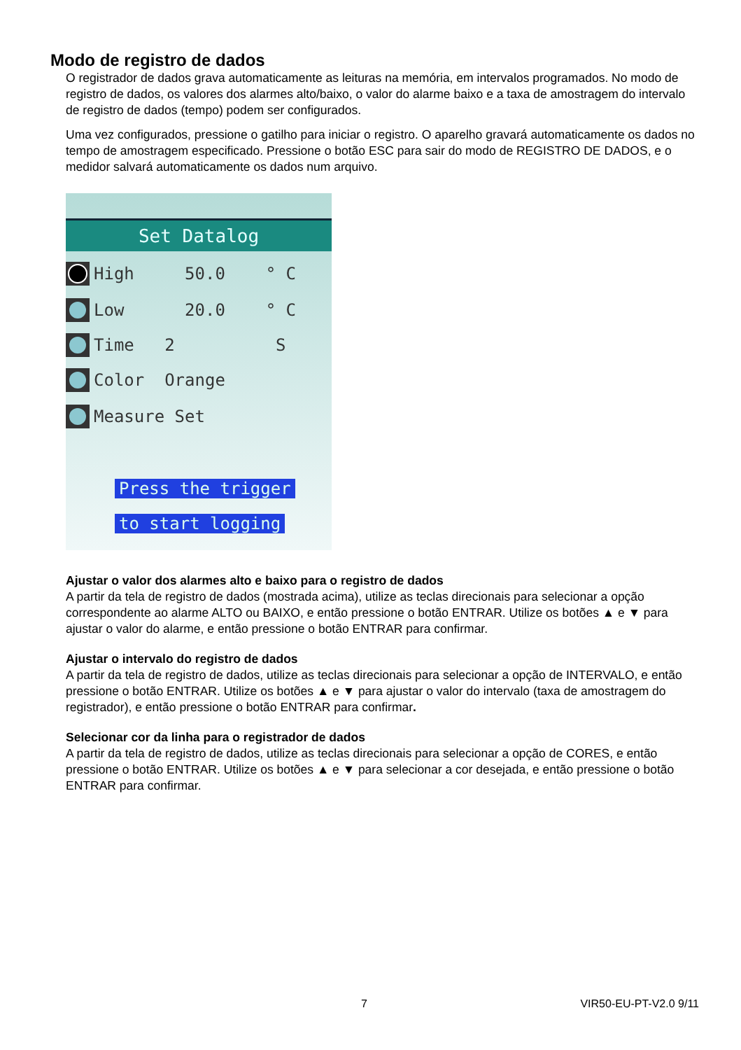Modo de registro de dados
O registrador de dados grava automaticamente as leituras na memória, em intervalos programados. No modo de registro de dados, os valores dos alarmes alto/baixo, o valor do alarme baixo e a taxa de amostragem do intervalo de registro de dados (tempo) podem ser configurados.
Uma vez configurados, pressione o gatilho para iniciar o registro. O aparelho gravará automaticamente os dados no tempo de amostragem especificado. Pressione o botão ESC para sair do modo de REGISTRO DE DADOS, e o medidor salvará automaticamente os dados num arquivo.
Set Datalog
High 50.0 ° C
Low 20.0 ° C
Time 2 S
Color Orange
Measure Set
Press the trigger
to start logging
Ajustar o valor dos alarmes alto e baixo para o registro de dados
A partir da tela de registro de dados (mostrada acima), utilize as teclas direcionais para selecionar a opção correspondente ao alarme ALTO ou BAIXO, e então pressione o botão ENTRAR. Utilize os botões ▲ e ▼ para ajustar o valor do alarme, e então pressione o botão ENTRAR para confirmar.
Ajustar o intervalo do registro de dados
A partir da tela de registro de dados, utilize as teclas direcionais para selecionar a opção de INTERVALO, e então pressione o botão ENTRAR. Utilize os botões ▲ e ▼ para ajustar o valor do intervalo (taxa de amostragem do registrador), e então pressione o botão ENTRAR para confirmar.
Selecionar cor da linha para o registrador de dados
A partir da tela de registro de dados, utilize as teclas direcionais para selecionar a opção de CORES, e então pressione o botão ENTRAR. Utilize os botões ▲ e ▼ para selecionar a cor desejada, e então pressione o botão ENTRAR para confirmar.
7 VIR50-EU-PT-V2.0 9/11